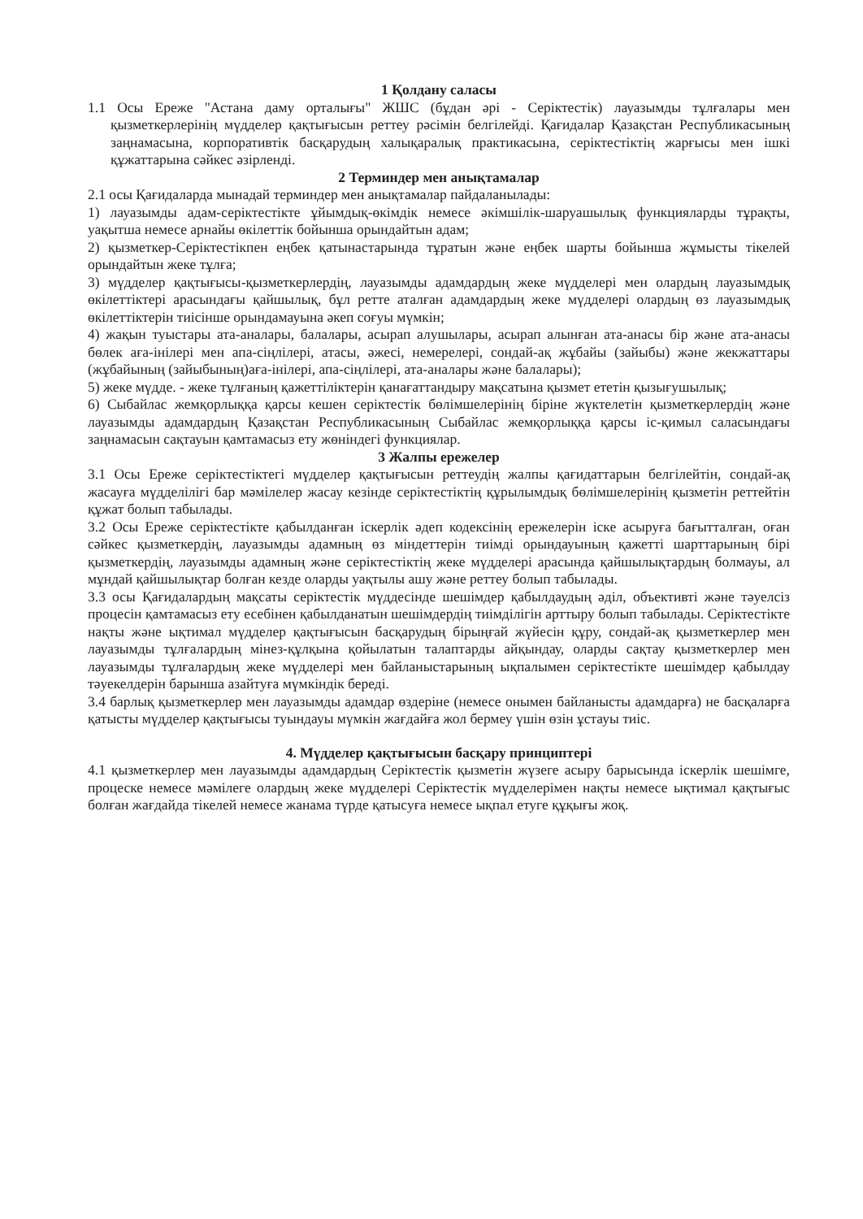1 Қолдану саласы
1.1 Осы Ереже "Астана даму орталығы" ЖШС (бұдан әрі - Серіктестік) лауазымды тұлғалары мен қызметкерлерінің мүдделер қақтығысын реттеу рәсімін белгілейді. Қағидалар Қазақстан Республикасының заңнамасына, корпоративтік басқарудың халықаралық практикасына, серіктестіктің жарғысы мен ішкі құжаттарына сәйкес әзірленді.
2 Терминдер мен анықтамалар
2.1 осы Қағидаларда мынадай терминдер мен анықтамалар пайдаланылады:
1) лауазымды адам-серіктестікте ұйымдық-өкімдік немесе әкімшілік-шаруашылық функцияларды тұрақты, уақытша немесе арнайы өкілеттік бойынша орындайтын адам;
2) қызметкер-Серіктестікпен еңбек қатынастарында тұратын және еңбек шарты бойынша жұмысты тікелей орындайтын жеке тұлға;
3) мүдделер қақтығысы-қызметкерлердің, лауазымды адамдардың жеке мүдделері мен олардың лауазымдық өкілеттіктері арасындағы қайшылық, бұл ретте аталған адамдардың жеке мүдделері олардың өз лауазымдық өкілеттіктерін тиісінше орындамауына әкеп соғуы мүмкін;
4) жақын туыстары ата-аналары, балалары, асырап алушылары, асырап алынған ата-анасы бір және ата-анасы бөлек аға-інілері мен апа-сіңлілері, атасы, әжесі, немерелері, сондай-ақ жұбайы (зайыбы) және жекжаттары (жұбайының (зайыбының)аға-інілері, апа-сіңлілері, ата-аналары және балалары);
5) жеке мүдде. - жеке тұлғаның қажеттіліктерін қанағаттандыру мақсатына қызмет ететін қызығушылық;
6) Сыбайлас жемқорлыққа қарсы кешен серіктестік бөлімшелерінің біріне жүктелетін қызметкерлердің және лауазымды адамдардың Қазақстан Республикасының Сыбайлас жемқорлыққа қарсы іс-қимыл саласындағы заңнамасын сақтауын қамтамасыз ету жөніндегі функциялар.
3 Жалпы ережелер
3.1 Осы Ереже серіктестіктегі мүдделер қақтығысын реттеудің жалпы қағидаттарын белгілейтін, сондай-ақ жасауға мүдделілігі бар мәмілелер жасау кезінде серіктестіктің құрылымдық бөлімшелерінің қызметін реттейтін құжат болып табылады.
3.2 Осы Ереже серіктестікте қабылданған іскерлік әдеп кодексінің ережелерін іске асыруға бағытталған, оған сәйкес қызметкердің, лауазымды адамның өз міндеттерін тиімді орындауының қажетті шарттарының бірі қызметкердің, лауазымды адамның және серіктестіктің жеке мүдделері арасында қайшылықтардың болмауы, ал мұндай қайшылықтар болған кезде оларды уақтылы ашу және реттеу болып табылады.
3.3 осы Қағидалардың мақсаты серіктестік мүддесінде шешімдер қабылдаудың әділ, объективті және тәуелсіз процесін қамтамасыз ету есебінен қабылданатын шешімдердің тиімділігін арттыру болып табылады. Серіктестікте нақты және ықтимал мүдделер қақтығысын басқарудың бірыңғай жүйесін құру, сондай-ақ қызметкерлер мен лауазымды тұлғалардың мінез-құлқына қойылатын талаптарды айқындау, оларды сақтау қызметкерлер мен лауазымды тұлғалардың жеке мүдделері мен байланыстарының ықпалымен серіктестікте шешімдер қабылдау тәуекелдерін барынша азайтуға мүмкіндік береді.
3.4 барлық қызметкерлер мен лауазымды адамдар өздеріне (немесе онымен байланысты адамдарға) не басқаларға қатысты мүдделер қақтығысы туындауы мүмкін жағдайға жол бермеу үшін өзін ұстауы тиіс.
4. Мүдделер қақтығысын басқару принциптері
4.1 қызметкерлер мен лауазымды адамдардың Серіктестік қызметін жүзеге асыру барысында іскерлік шешімге, процеске немесе мәмілеге олардың жеке мүдделері Серіктестік мүдделерімен нақты немесе ықтимал қақтығыс болған жағдайда тікелей немесе жанама түрде қатысуға немесе ықпал етуге құқығы жоқ.